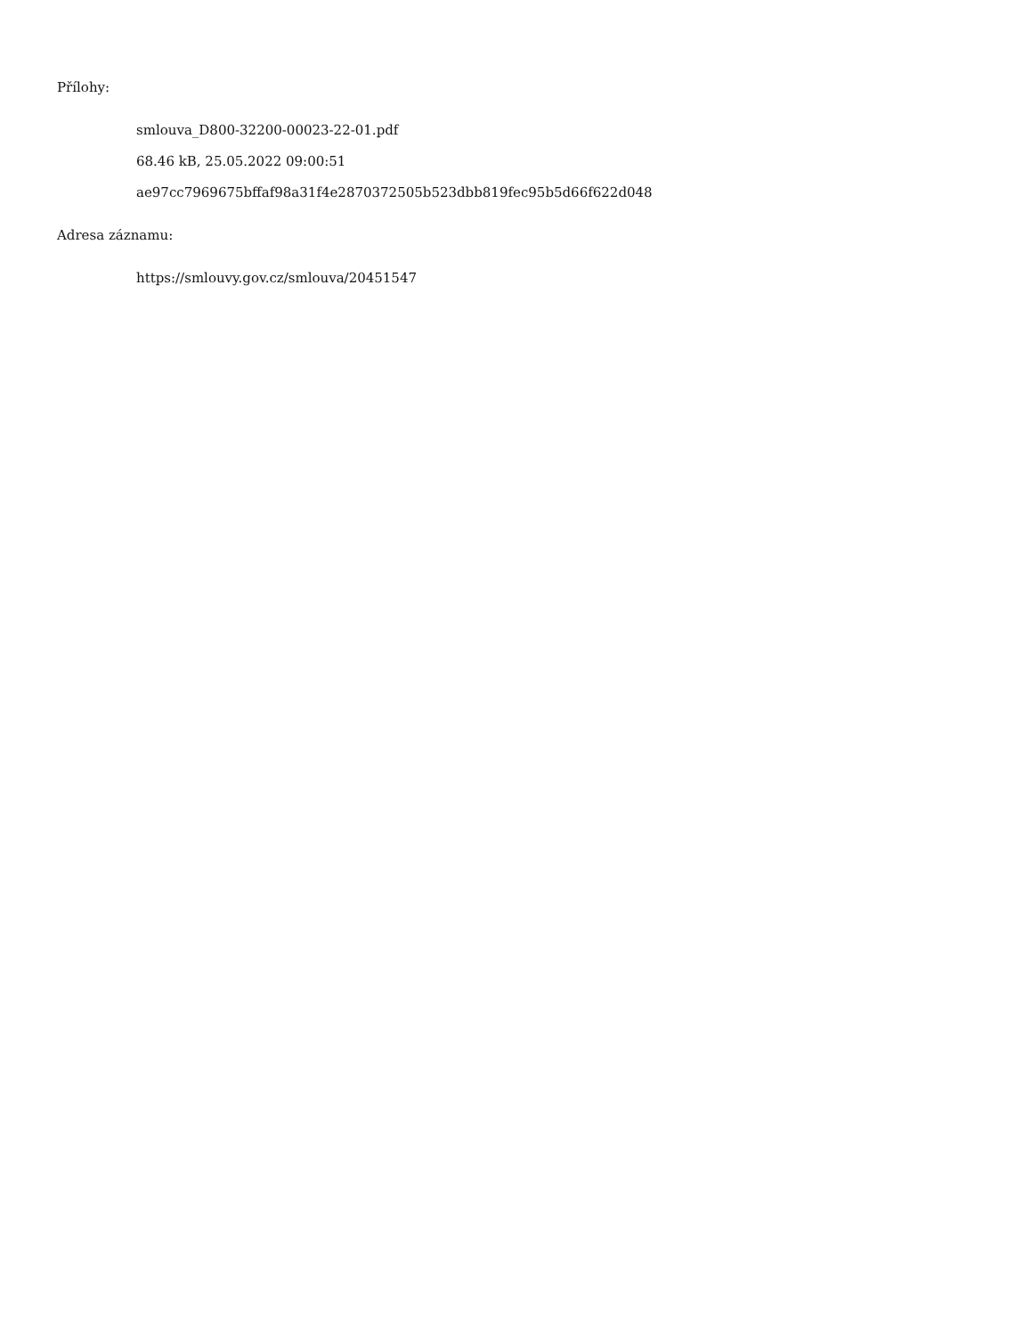Přílohy:
smlouva_D800-32200-00023-22-01.pdf
68.46 kB, 25.05.2022 09:00:51
ae97cc7969675bffaf98a31f4e2870372505b523dbb819fec95b5d66f622d048
Adresa záznamu:
https://smlouvy.gov.cz/smlouva/20451547